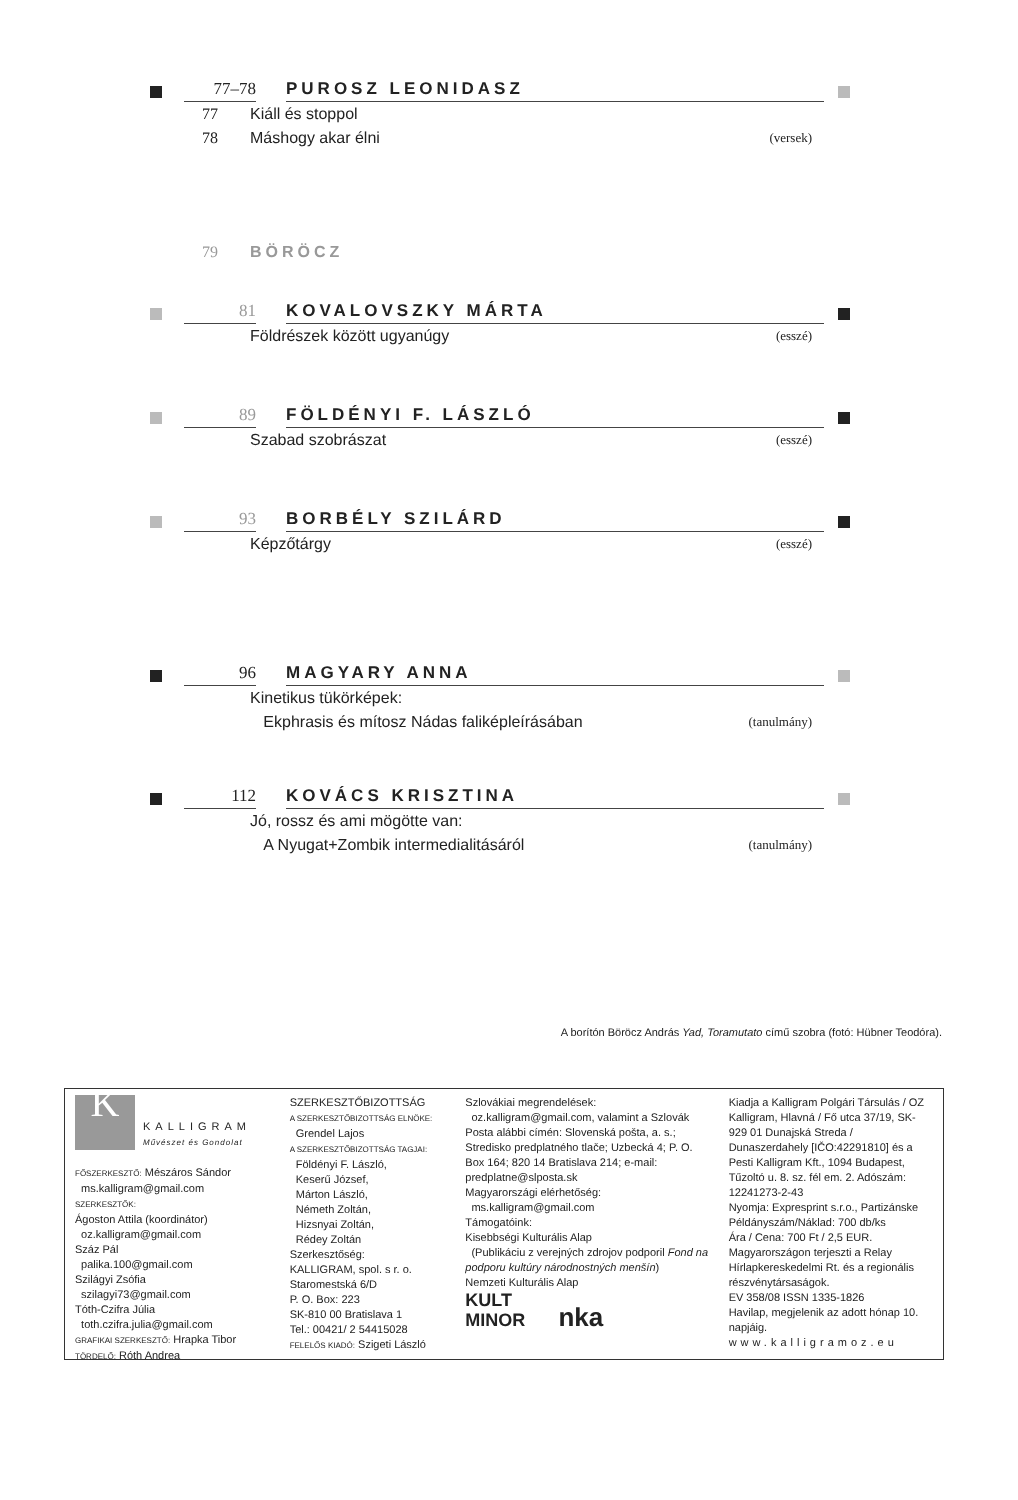77–78
PUROSZ LEONIDASZ
77 Kiáll és stoppol
78 Máshogy akar élni
(versek)
79 BÖRÖCZ
81
KOVALOVSZKY MÁRTA
Földrészek között ugyanúgy
(esszé)
89
FÖLDÉNYI F. LÁSZLÓ
Szabad szobrászat
(esszé)
93
BORBÉLY SZILÁRD
Képzőtárgy
(esszé)
96
MAGYARY ANNA
Kinetikus tükörképek:
Ekphrasis és mítosz Nádas faliképleírásában
(tanulmány)
112
KOVÁCS KRISZTINA
Jó, rossz és ami mögötte van:
A Nyugat+Zombik intermedialitásáról
(tanulmány)
A borítón Böröcz András Yad, Toramutato című szobra (fotó: Hübner Teodóra).
K
KALLIGRAM
Művészet és Gondolat
FŐSZERKESZTŐ: Mészáros Sándor
ms.kalligram@gmail.com
SZERKESZTŐK:
Ágoston Attila (koordinátor)
oz.kalligram@gmail.com
Száz Pál
palika.100@gmail.com
Szilágyi Zsófia
szilagyi73@gmail.com
Tóth-Czifra Júlia
toth.czifra.julia@gmail.com
GRAFIKAI SZERKESZTŐ: Hrapka Tibor
TÖRDELŐ: Róth Andrea
SZERKESZTŐBIZOTTSÁG
A SZERKESZTŐBIZOTTSÁG ELNÖKE:
Grendel Lajos
A SZERKESZTŐBIZOTTSÁG TAGJAI:
Földényi F. László,
Keserű József,
Márton László,
Németh Zoltán,
Hizsnyai Zoltán,
Rédey Zoltán
Szerkesztőség:
KALLIGRAM, spol. s r. o.
Staromestská 6/D
P. O. Box: 223
SK-810 00 Bratislava 1
Tel.: 00421/ 2 54415028
FELELŐS KIADÓ: Szigeti László
Szlovákiai megrendelések:
oz.kalligram@gmail.com, valamint a Szlovák Posta alábbi címén: Slovenská pošta, a. s.; Stredisko predplatného tlače; Uzbecká 4; P. O. Box 164; 820 14 Bratislava 214; e-mail: predplatne@slposta.sk
Magyarországi elérhetőség:
ms.kalligram@gmail.com
Támogatóink:
Kisebbségi Kulturális Alap
(Publikáciu z verejných zdrojov podporil Fond na podporu kultúry národnostných menšín)
Nemzeti Kulturális Alap
KULT
MINOR nka
Kiadja a Kalligram Polgári Társulás / OZ Kalligram, Hlavná / Fő utca 37/19, SK-929 01 Dunajská Streda / Dunaszerdahely [IČO:42291810] és a Pesti Kalligram Kft., 1094 Budapest, Tűzoltó u. 8. sz. fél em. 2. Adószám: 12241273-2-43
Nyomja: Expresprint s.r.o., Partizánske
Példányszám/Náklad: 700 db/ks
Ára / Cena: 700 Ft / 2,5 EUR.
Magyarországon terjeszti a Relay Hírlapkereskedelmi Rt. és a regionális részvénytársaságok.
EV 358/08 ISSN 1335-1826
Havilap, megjelenik az adott hónap 10. napjáig.
www.kalligramoz.eu